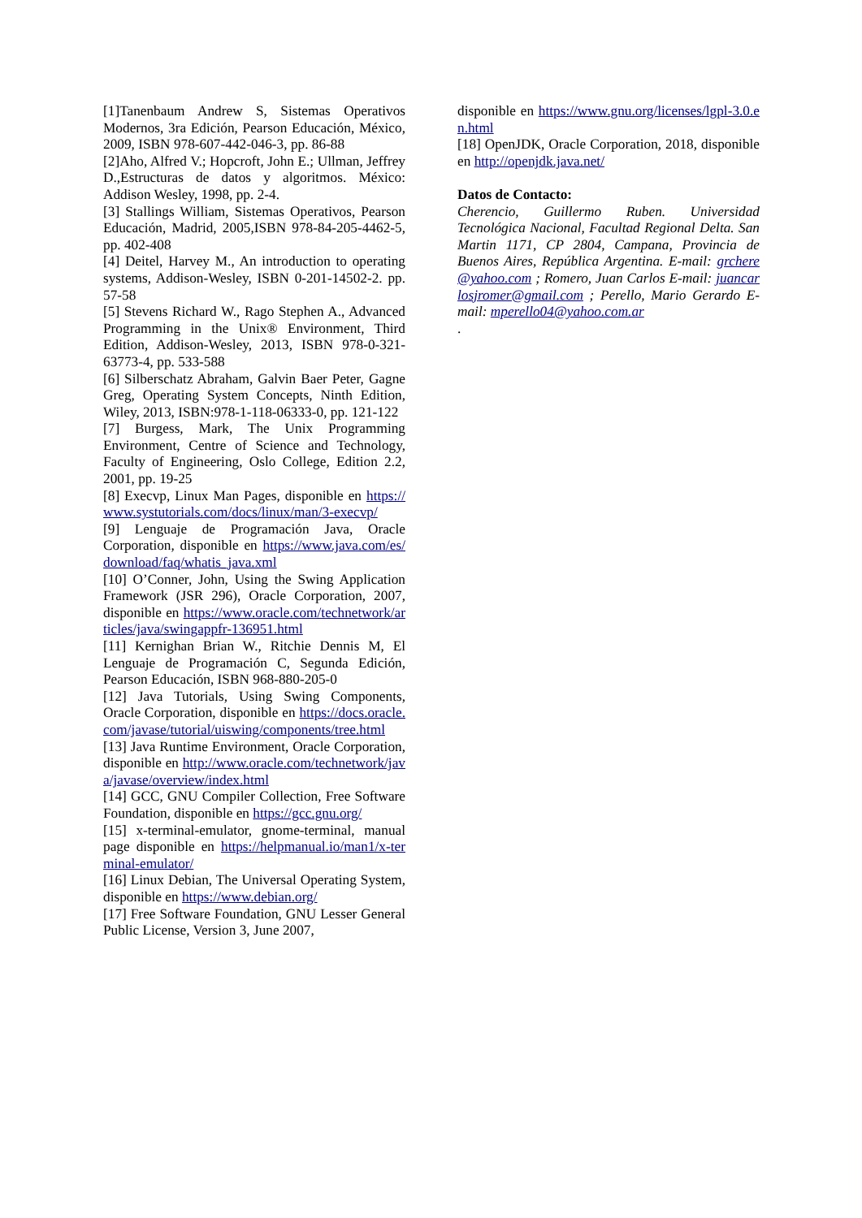[1]Tanenbaum Andrew S, Sistemas Operativos Modernos, 3ra Edición, Pearson Educación, México, 2009, ISBN 978-607-442-046-3, pp. 86-88
[2]Aho, Alfred V.; Hopcroft, John E.; Ullman, Jeffrey D.,Estructuras de datos y algoritmos. México: Addison Wesley, 1998, pp. 2-4.
[3] Stallings William, Sistemas Operativos, Pearson Educación, Madrid, 2005,ISBN 978-84-205-4462-5, pp. 402-408
[4] Deitel, Harvey M., An introduction to operating systems, Addison-Wesley, ISBN 0-201-14502-2. pp. 57-58
[5] Stevens Richard W., Rago Stephen A., Advanced Programming in the Unix® Environment, Third Edition, Addison-Wesley, 2013, ISBN 978-0-321-63773-4, pp. 533-588
[6] Silberschatz Abraham, Galvin Baer Peter, Gagne Greg, Operating System Concepts, Ninth Edition, Wiley, 2013, ISBN:978-1-118-06333-0, pp. 121-122
[7] Burgess, Mark, The Unix Programming Environment, Centre of Science and Technology, Faculty of Engineering, Oslo College, Edition 2.2, 2001, pp. 19-25
[8] Execvp, Linux Man Pages, disponible en https://www.systutorials.com/docs/linux/man/3-execvp/
[9] Lenguaje de Programación Java, Oracle Corporation, disponible en https://www.java.com/es/download/faq/whatis_java.xml
[10] O’Conner, John, Using the Swing Application Framework (JSR 296), Oracle Corporation, 2007, disponible en https://www.oracle.com/technetwork/articles/java/swingappfr-136951.html
[11] Kernighan Brian W., Ritchie Dennis M, El Lenguaje de Programación C, Segunda Edición, Pearson Educación, ISBN 968-880-205-0
[12] Java Tutorials, Using Swing Components, Oracle Corporation, disponible en https://docs.oracle.com/javase/tutorial/uiswing/components/tree.html
[13] Java Runtime Environment, Oracle Corporation, disponible en http://www.oracle.com/technetwork/java/javase/overview/index.html
[14] GCC, GNU Compiler Collection, Free Software Foundation, disponible en https://gcc.gnu.org/
[15] x-terminal-emulator, gnome-terminal, manual page disponible en https://helpmanual.io/man1/x-terminal-emulator/
[16] Linux Debian, The Universal Operating System, disponible en https://www.debian.org/
[17] Free Software Foundation, GNU Lesser General Public License, Version 3, June 2007,
disponible en https://www.gnu.org/licenses/lgpl-3.0.en.html
[18] OpenJDK, Oracle Corporation, 2018, disponible en http://openjdk.java.net/
Datos de Contacto:
Cherencio, Guillermo Ruben. Universidad Tecnológica Nacional, Facultad Regional Delta. San Martin 1171, CP 2804, Campana, Provincia de Buenos Aires, República Argentina. E-mail: grchere@yahoo.com ; Romero, Juan Carlos E-mail: juancarlosjromer@gmail.com ; Perello, Mario Gerardo E-mail: mperello04@yahoo.com.ar
.